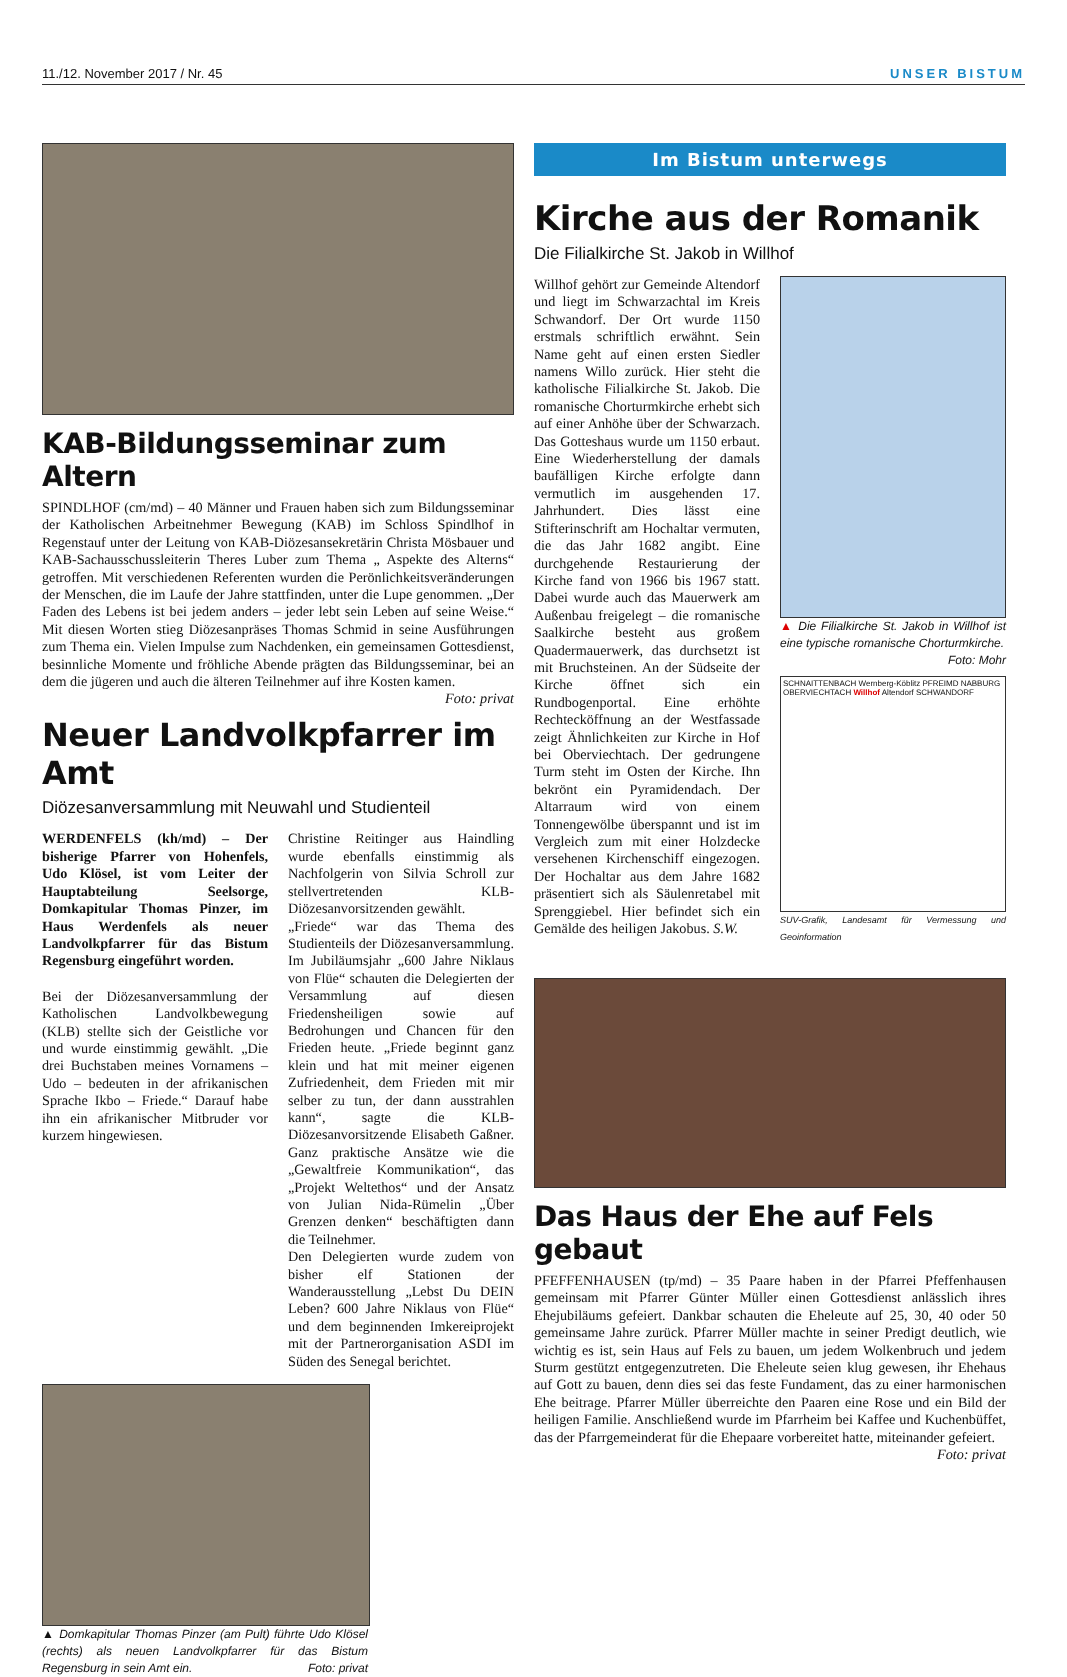11./12. November 2017 / Nr. 45 UNSER BISTUM
KAB-Bildungsseminar zum Altern
SPINDLHOF (cm/md) – 40 Männer und Frauen haben sich zum Bildungsseminar der Katholischen Arbeitnehmer Bewegung (KAB) im Schloss Spindlhof in Regenstauf unter der Leitung von KAB-Diözesansekretärin Christa Mösbauer und KAB-Sachausschussleiterin Theres Luber zum Thema „ Aspekte des Alterns“ getroffen. Mit verschiedenen Referenten wurden die Perönlichkeitsveränderungen der Menschen, die im Laufe der Jahre stattfinden, unter die Lupe genommen. „Der Faden des Lebens ist bei jedem anders – jeder lebt sein Leben auf seine Weise.“ Mit diesen Worten stieg Diözesanpräses Thomas Schmid in seine Ausführungen zum Thema ein. Vielen Impulse zum Nachdenken, ein gemeinsamen Gottesdienst, besinnliche Momente und fröhliche Abende prägten das Bildungsseminar, bei an dem die jügeren und auch die älteren Teilnehmer auf ihre Kosten kamen. Foto: privat
Neuer Landvolkpfarrer im Amt
Diözesanversammlung mit Neuwahl und Studienteil
WERDENFELS (kh/md) – Der bisherige Pfarrer von Hohenfels, Udo Klösel, ist vom Leiter der Hauptabteilung Seelsorge, Domkapitular Thomas Pinzer, im Haus Werdenfels als neuer Landvolkpfarrer für das Bistum Regensburg eingeführt worden.
Bei der Diözesanversammlung der Katholischen Landvolkbewegung (KLB) stellte sich der Geistliche vor und wurde einstimmig gewählt. „Die drei Buchstaben meines Vornamens – Udo – bedeuten in der afrikanischen Sprache Ikbo – Friede.“ Darauf habe ihn ein afrikanischer Mitbruder vor kurzem hingewiesen.
Christine Reitinger aus Haindling wurde ebenfalls einstimmig als Nachfolgerin von Silvia Schroll zur stellvertretenden KLB-Diözesanvorsitzenden gewählt.
„Friede“ war das Thema des Studienteils der Diözesanversammlung. Im Jubiläumsjahr „600 Jahre Niklaus von Flüe“ schauten die Delegierten der Versammlung auf diesen Friedensheiligen sowie auf Bedrohungen und Chancen für den Frieden heute. „Friede beginnt ganz klein und hat mit meiner eigenen Zufriedenheit, dem Frieden mit mir selber zu tun, der dann ausstrahlen kann“, sagte die KLB-Diözesanvorsitzende Elisabeth Gaßner. Ganz praktische Ansätze wie die „Gewaltfreie Kommunikation“, das „Projekt Weltethos“ und der Ansatz von Julian Nida-Rümelin „Über Grenzen denken“ beschäftigten dann die Teilnehmer.
Den Delegierten wurde zudem von bisher elf Stationen der Wanderausstellung „Lebst Du DEIN Leben? 600 Jahre Niklaus von Flüe“ und dem beginnenden Imkereiprojekt mit der Partnerorganisation ASDI im Süden des Senegal berichtet.
▲ Domkapitular Thomas Pinzer (am Pult) führte Udo Klösel (rechts) als neuen Landvolkpfarrer für das Bistum Regensburg in sein Amt ein. Foto: privat
Im Bistum unterwegs
Kirche aus der Romanik
Die Filialkirche St. Jakob in Willhof
Willhof gehört zur Gemeinde Altendorf und liegt im Schwarzachtal im Kreis Schwandorf. Der Ort wurde 1150 erstmals schriftlich erwähnt. Sein Name geht auf einen ersten Siedler namens Willo zurück. Hier steht die katholische Filialkirche St. Jakob. Die romanische Chorturmkirche erhebt sich auf einer Anhöhe über der Schwarzach. Das Gotteshaus wurde um 1150 erbaut. Eine Wiederherstellung der damals baufälligen Kirche erfolgte dann vermutlich im ausgehenden 17. Jahrhundert. Dies lässt eine Stifterinschrift am Hochaltar vermuten, die das Jahr 1682 angibt. Eine durchgehende Restaurierung der Kirche fand von 1966 bis 1967 statt. Dabei wurde auch das Mauerwerk am Außenbau freigelegt – die romanische Saalkirche besteht aus großem Quadermauerwerk, das durchsetzt ist mit Bruchsteinen. An der Südseite der Kirche öffnet sich ein Rundbogenportal. Eine erhöhte Rechtecköffnung an der Westfassade zeigt Ähnlichkeiten zur Kirche in Hof bei Oberviechtach. Der gedrungene Turm steht im Osten der Kirche. Ihn bekrönt ein Pyramidendach. Der Altarraum wird von einem Tonnengewölbe überspannt und ist im Vergleich zum mit einer Holzdecke versehenen Kirchenschiff eingezogen. Der Hochaltar aus dem Jahre 1682 präsentiert sich als Säulenretabel mit Sprenggiebel. Hier befindet sich ein Gemälde des heiligen Jakobus. S.W.
▲ Die Filialkirche St. Jakob in Willhof ist eine typische romanische Chorturmkirche.
Foto: Mohr
SCHNAITTENBACH Wernberg-Köblitz PFREIMD NABBURG OBERVIECHTACH Willhof Altendorf SCHWANDORF
SUV-Grafik, Landesamt für Vermessung und Geoinformation
Das Haus der Ehe auf Fels gebaut
PFEFFENHAUSEN (tp/md) – 35 Paare haben in der Pfarrei Pfeffenhausen gemeinsam mit Pfarrer Günter Müller einen Gottesdienst anlässlich ihres Ehejubiläums gefeiert. Dankbar schauten die Eheleute auf 25, 30, 40 oder 50 gemeinsame Jahre zurück. Pfarrer Müller machte in seiner Predigt deutlich, wie wichtig es ist, sein Haus auf Fels zu bauen, um jedem Wolkenbruch und jedem Sturm gestützt entgegenzutreten. Die Eheleute seien klug gewesen, ihr Ehehaus auf Gott zu bauen, denn dies sei das feste Fundament, das zu einer harmonischen Ehe beitrage. Pfarrer Müller überreichte den Paaren eine Rose und ein Bild der heiligen Familie. Anschließend wurde im Pfarrheim bei Kaffee und Kuchenbüffet, das der Pfarrgemeinderat für die Ehepaare vorbereitet hatte, miteinander gefeiert. Foto: privat